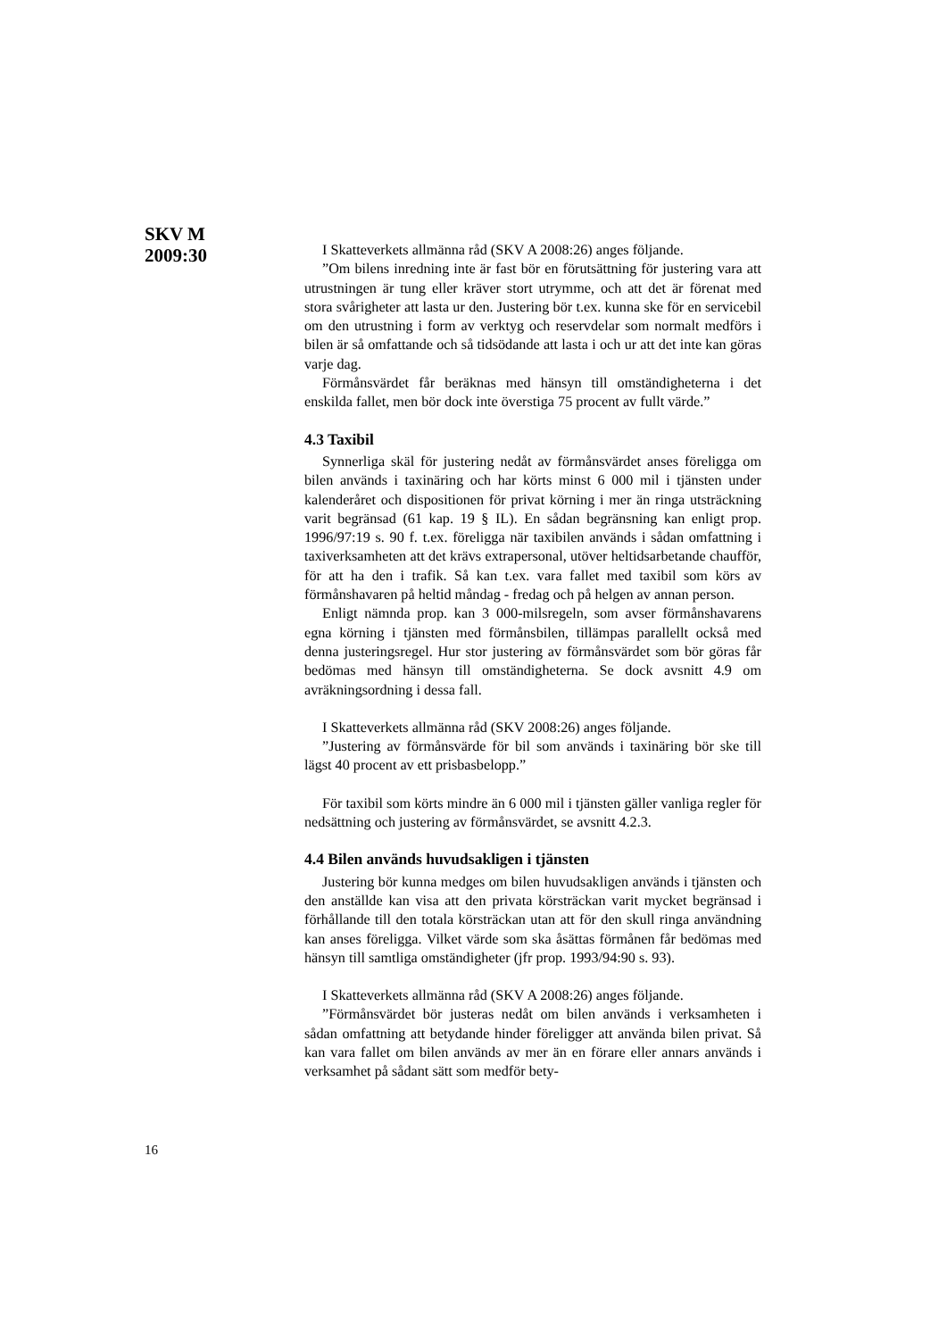SKV M
2009:30
I Skatteverkets allmänna råd (SKV A 2008:26) anges följande.
”Om bilens inredning inte är fast bör en förutsättning för justering vara att utrustningen är tung eller kräver stort utrymme, och att det är förenat med stora svårigheter att lasta ur den. Justering bör t.ex. kunna ske för en servicebil om den utrustning i form av verktyg och reservdelar som normalt medförs i bilen är så omfattande och så tidsödande att lasta i och ur att det inte kan göras varje dag.
Förmånsvärdet får beräknas med hänsyn till omständigheterna i det enskilda fallet, men bör dock inte överstiga 75 procent av fullt värde.”
4.3 Taxibil
Synnerliga skäl för justering nedåt av förmånsvärdet anses föreligga om bilen används i taxinäring och har körts minst 6 000 mil i tjänsten under kalenderåret och dispositionen för privat körning i mer än ringa utsträckning varit begränsad (61 kap. 19 § IL). En sådan begränsning kan enligt prop. 1996/97:19 s. 90 f. t.ex. föreligga när taxibilen används i sådan omfattning i taxiverksamheten att det krävs extrapersonal, utöver heltidsarbetande chaufför, för att ha den i trafik. Så kan t.ex. vara fallet med taxibil som körs av förmånshavaren på heltid måndag - fredag och på helgen av annan person.
Enligt nämnda prop. kan 3 000-milsregeln, som avser förmånshavarens egna körning i tjänsten med förmånsbilen, tillämpas parallellt också med denna justeringsregel. Hur stor justering av förmånsvärdet som bör göras får bedömas med hänsyn till omständigheterna. Se dock avsnitt 4.9 om avräkningsordning i dessa fall.
I Skatteverkets allmänna råd (SKV 2008:26) anges följande.
”Justering av förmånsvärde för bil som används i taxinäring bör ske till lägst 40 procent av ett prisbasbelopp.”
För taxibil som körts mindre än 6 000 mil i tjänsten gäller vanliga regler för nedsättning och justering av förmånsvärdet, se avsnitt 4.2.3.
4.4 Bilen används huvudsakligen i tjänsten
Justering bör kunna medges om bilen huvudsakligen används i tjänsten och den anställde kan visa att den privata körsträckan varit mycket begränsad i förhållande till den totala körsträckan utan att för den skull ringa användning kan anses föreligga. Vilket värde som ska åsättas förmånen får bedömas med hänsyn till samtliga omständigheter (jfr prop. 1993/94:90 s. 93).
I Skatteverkets allmänna råd (SKV A 2008:26) anges följande.
”Förmånsvärdet bör justeras nedåt om bilen används i verksamheten i sådan omfattning att betydande hinder föreligger att använda bilen privat. Så kan vara fallet om bilen används av mer än en förare eller annars används i verksamhet på sådant sätt som medför bety-
16